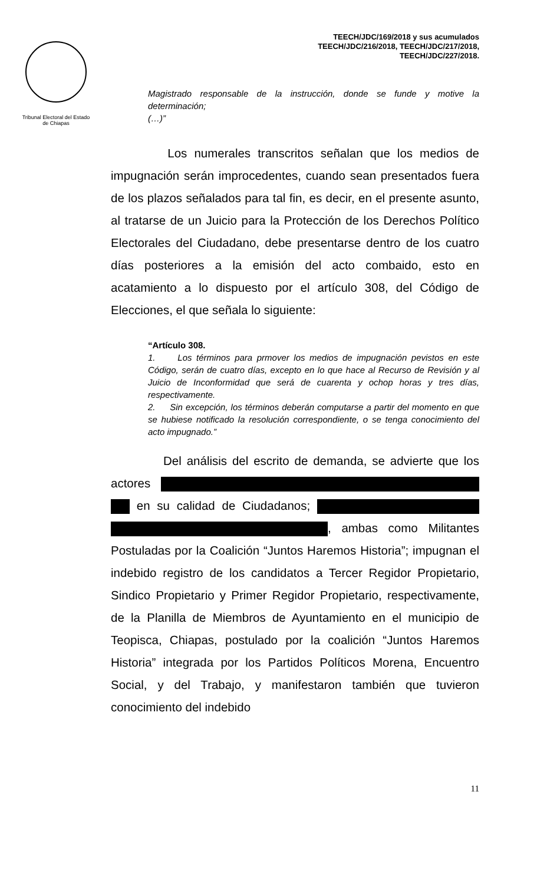TEECH/JDC/169/2018 y sus acumulados
TEECH/JDC/216/2018, TEECH/JDC/217/2018,
TEECH/JDC/227/2018.
Tribunal Electoral del Estado
de Chiapas
Magistrado responsable de la instrucción, donde se funde y motive la determinación;
(…)”
Los numerales transcritos señalan que los medios de impugnación serán improcedentes, cuando sean presentados fuera de los plazos señalados para tal fin, es decir, en el presente asunto, al tratarse de un Juicio para la Protección de los Derechos Político Electorales del Ciudadano, debe presentarse dentro de los cuatro días posteriores a la emisión del acto combaido, esto en acatamiento a lo dispuesto por el artículo 308, del Código de Elecciones, el que señala lo siguiente:
“Artículo 308.
1. Los términos para prmover los medios de impugnación pevistos en este Código, serán de cuatro días, excepto en lo que hace al Recurso de Revisión y al Juicio de Inconformidad que será de cuarenta y ochop horas y tres días, respectivamente.
2. Sin excepción, los términos deberán computarse a partir del momento en que se hubiese notificado la resolución correspondiente, o se tenga conocimiento del acto impugnado.”
Del análisis del escrito de demanda, se advierte que los actores en su calidad de Ciudadanos; , ambas como Militantes Postuladas por la Coalición “Juntos Haremos Historia”; impugnan el indebido registro de los candidatos a Tercer Regidor Propietario, Sindico Propietario y Primer Regidor Propietario, respectivamente, de la Planilla de Miembros de Ayuntamiento en el municipio de Teopisca, Chiapas, postulado por la coalición “Juntos Haremos Historia” integrada por los Partidos Políticos Morena, Encuentro Social, y del Trabajo, y manifestaron también que tuvieron conocimiento del indebido
11